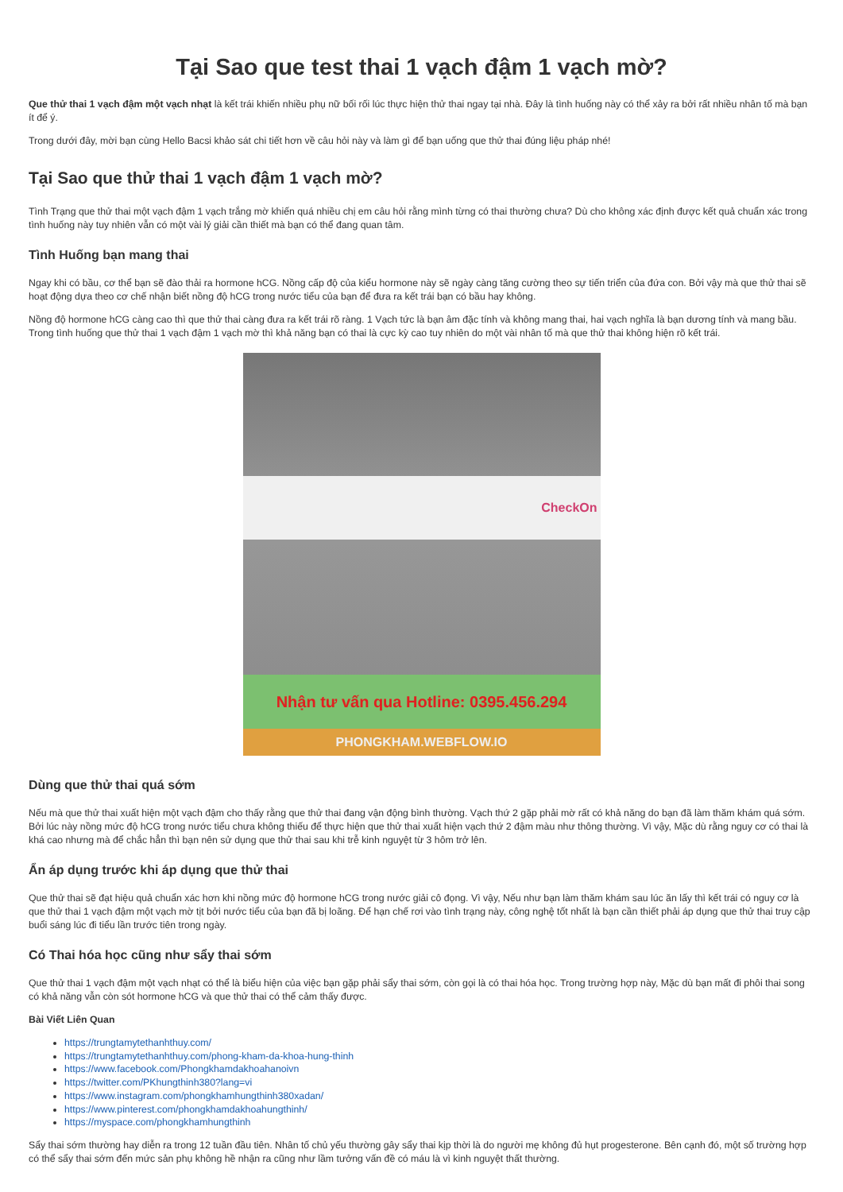Tại Sao que test thai 1 vạch đậm 1 vạch mờ?
Que thử thai 1 vạch đậm một vạch nhạt là kết trái khiến nhiều phụ nữ bối rối lúc thực hiện thử thai ngay tại nhà. Đây là tình huống này có thể xảy ra bởi rất nhiều nhân tố mà bạn ít để ý.
Trong dưới đây, mời bạn cùng Hello Bacsi khảo sát chi tiết hơn về câu hỏi này và làm gì để bạn uống que thử thai đúng liệu pháp nhé!
Tại Sao que thử thai 1 vạch đậm 1 vạch mờ?
Tình Trạng que thử thai một vạch đậm 1 vạch trắng mờ khiến quá nhiều chị em câu hỏi rằng mình từng có thai thường chưa? Dù cho không xác định được kết quả chuẩn xác trong tình huống này tuy nhiên vẫn có một vài lý giải cần thiết mà bạn có thể đang quan tâm.
Tình Huống bạn mang thai
Ngay khi có bầu, cơ thể bạn sẽ đào thải ra hormone hCG. Nồng cấp độ của kiểu hormone này sẽ ngày càng tăng cường theo sự tiến triển của đứa con. Bởi vậy mà que thử thai sẽ hoạt động dựa theo cơ chế nhận biết nồng độ hCG trong nước tiểu của bạn để đưa ra kết trái bạn có bầu hay không.
Nồng độ hormone hCG càng cao thì que thử thai càng đưa ra kết trái rõ ràng. 1 Vạch tức là bạn âm đặc tính và không mang thai, hai vạch nghĩa là bạn dương tính và mang bầu. Trong tình huống que thử thai 1 vạch đậm 1 vạch mờ thì khả năng bạn có thai là cực kỳ cao tuy nhiên do một vài nhân tố mà que thử thai không hiện rõ kết trái.
CheckOn
Nhận tư vấn qua Hotline: 0395.456.294
PHONGKHAM.WEBFLOW.IO
Dùng que thử thai quá sớm
Nếu mà que thử thai xuất hiện một vạch đậm cho thấy rằng que thử thai đang vận động bình thường. Vạch thứ 2 gặp phải mờ rất có khả năng do bạn đã làm thăm khám quá sớm. Bởi lúc này nồng mức độ hCG trong nước tiểu chưa không thiếu để thực hiện que thử thai xuất hiện vạch thứ 2 đậm màu như thông thường. Vì vậy, Mặc dù rằng nguy cơ có thai là khá cao nhưng mà để chắc hẳn thì bạn nên sử dụng que thử thai sau khi trễ kinh nguyệt từ 3 hôm trở lên.
Ẩn áp dụng trước khi áp dụng que thử thai
Que thử thai sẽ đạt hiệu quả chuẩn xác hơn khi nồng mức độ hormone hCG trong nước giải cô đọng. Vì vậy, Nếu như bạn làm thăm khám sau lúc ăn lấy thì kết trái có nguy cơ là que thử thai 1 vạch đậm một vạch mờ tịt bởi nước tiểu của bạn đã bị loãng. Để hạn chế rơi vào tình trạng này, công nghệ tốt nhất là bạn cần thiết phải áp dụng que thử thai truy cập buổi sáng lúc đi tiểu lần trước tiên trong ngày.
Có Thai hóa học cũng như sẩy thai sớm
Que thử thai 1 vạch đậm một vạch nhạt có thể là biểu hiện của việc bạn gặp phải sẩy thai sớm, còn gọi là có thai hóa học. Trong trường hợp này, Mặc dù bạn mất đi phôi thai song có khả năng vẫn còn sót hormone hCG và que thử thai có thể cảm thấy được.
Bài Viết Liên Quan
https://trungtamytethanhthuy.com/
https://trungtamytethanhthuy.com/phong-kham-da-khoa-hung-thinh
https://www.facebook.com/Phongkhamdakhoahanoivn
https://twitter.com/PKhungthinh380?lang=vi
https://www.instagram.com/phongkhamhungthinh380xadan/
https://www.pinterest.com/phongkhamdakhoahungthinh/
https://myspace.com/phongkhamhungthinh
Sẩy thai sớm thường hay diễn ra trong 12 tuần đầu tiên. Nhân tố chủ yếu thường gây sẩy thai kịp thời là do người mẹ không đủ hụt progesterone. Bên cạnh đó, một số trường hợp có thể sẩy thai sớm đến mức sản phụ không hề nhận ra cũng như lầm tưởng vấn đề có máu là vì kinh nguyệt thất thường.